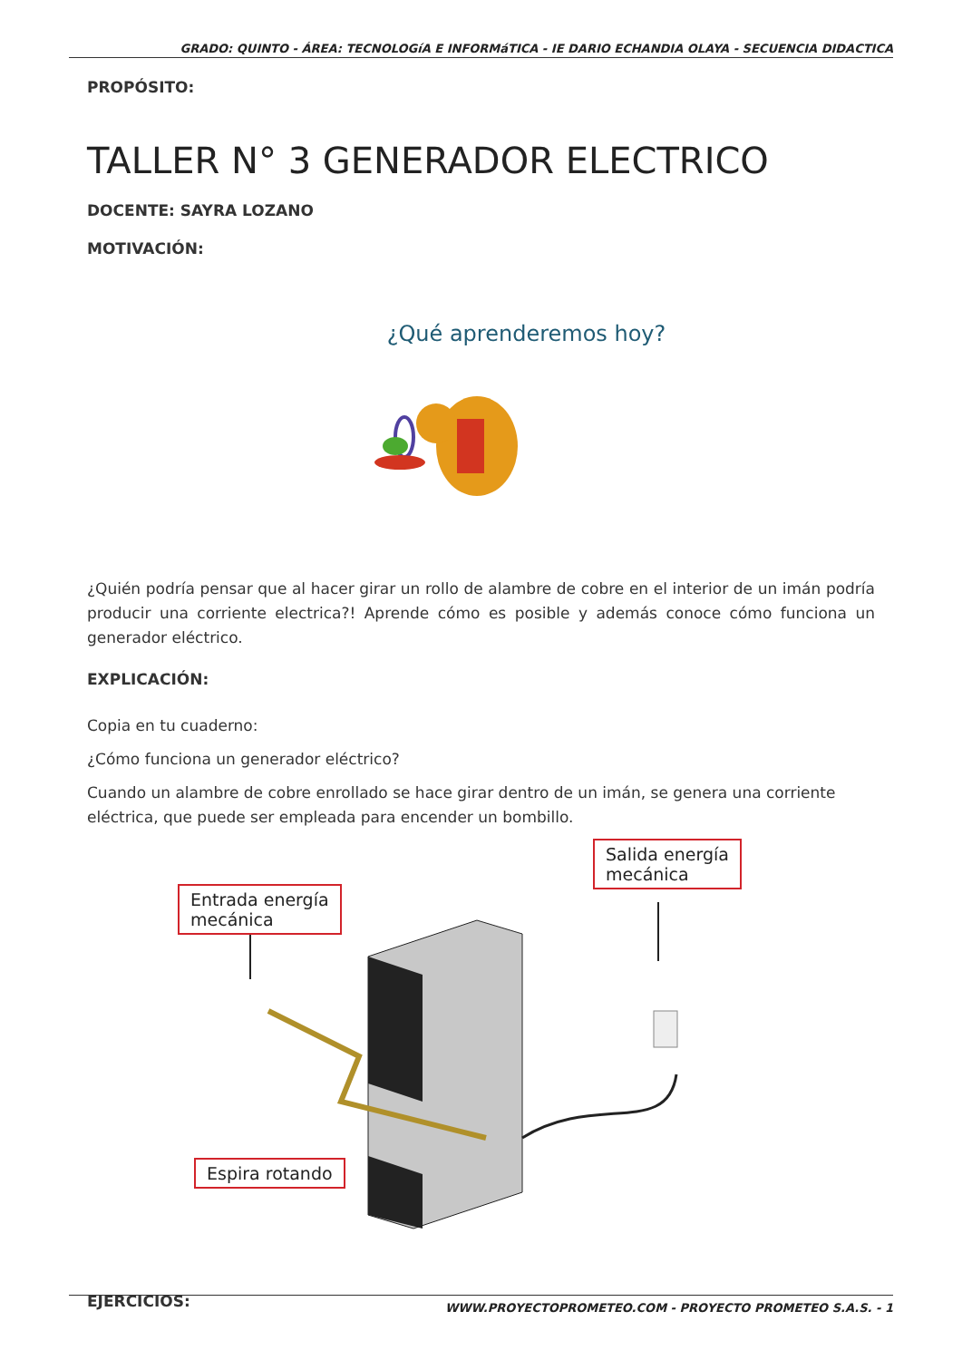GRADO: QUINTO - ÁREA: TECNOLOGíA E INFORMáTICA - IE DARIO ECHANDIA OLAYA - SECUENCIA DIDACTICA
PROPÓSITO:
TALLER N° 3 GENERADOR ELECTRICO
DOCENTE: SAYRA LOZANO
MOTIVACIÓN:
¿Qué aprenderemos hoy?
¿Quién podría pensar que al hacer girar un rollo de alambre de cobre en el interior de un imán podría producir una corriente electrica?! Aprende cómo es posible y además conoce cómo funciona un generador eléctrico.
EXPLICACIÓN:
Copia en tu cuaderno:
¿Cómo funciona un generador eléctrico?
Cuando un alambre de cobre enrollado se hace girar dentro de un imán, se genera una corriente eléctrica, que puede ser empleada para encender un bombillo.
Entrada energía
mecánica
Salida energía
mecánica
Espira rotando
EJERCICIOS:
WWW.PROYECTOPROMETEO.COM - PROYECTO PROMETEO S.A.S. - 1